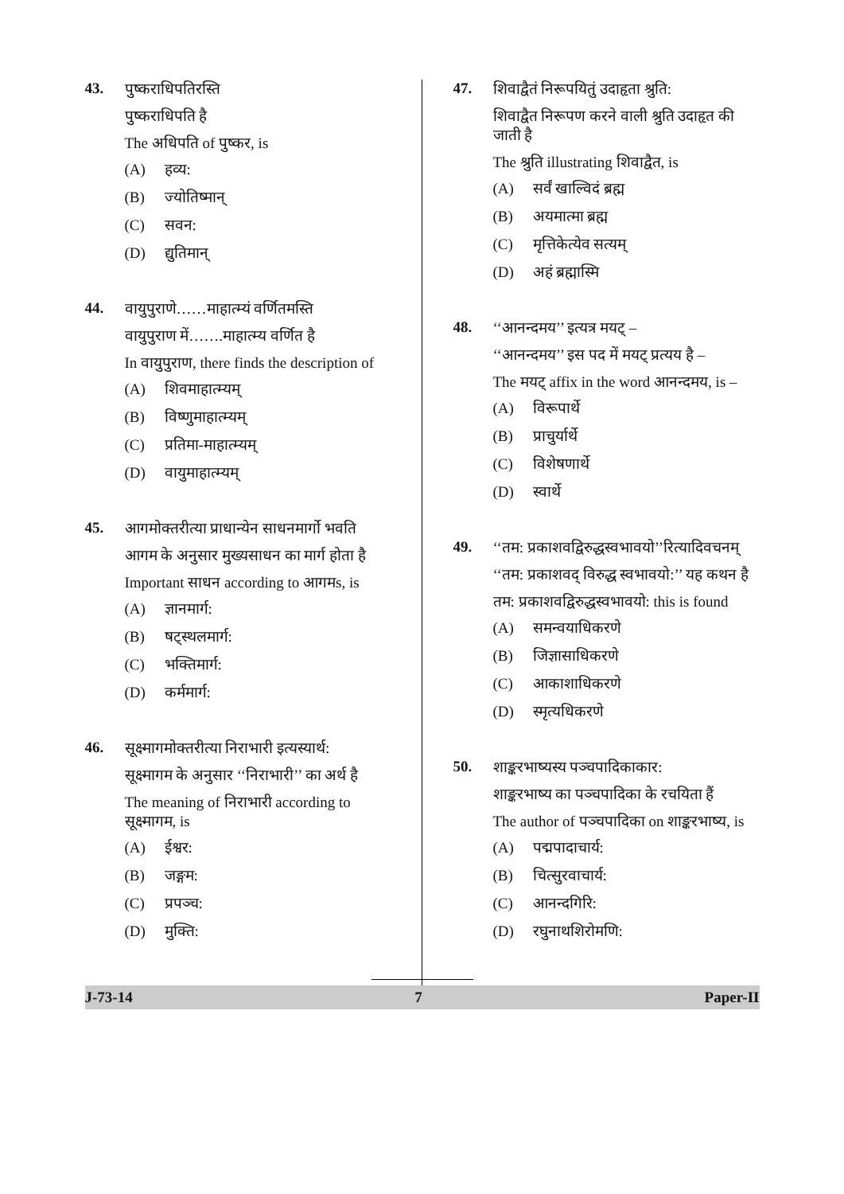43.
पुष्कराधिपतिरस्ति
पुष्कराधिपति है
The अधिपति of पुष्कर, is
(A) हव्य:
(B) ज्योतिष्मान्
(C) सवन:
(D) द्युतिमान्
44.
वायुपुराणे……माहात्म्यं वर्णितमस्ति
वायुपुराण में…….माहात्म्य वर्णित है
In वायुपुराण, there finds the description of
(A) शिवमाहात्म्यम्
(B) विष्णुमाहात्म्यम्
(C) प्रतिमा-माहात्म्यम्
(D) वायुमाहात्म्यम्
45.
आगमोक्तरीत्या प्राधान्येन साधनमार्गो भवति
आगम के अनुसार मुख्यसाधन का मार्ग होता है
Important साधन according to आगमs, is
(A) ज्ञानमार्ग:
(B) षट्स्थलमार्ग:
(C) भक्तिमार्ग:
(D) कर्ममार्ग:
46.
सूक्ष्मागमोक्तरीत्या निराभारी इत्यस्यार्थ:
सूक्ष्मागम के अनुसार ‘‘निराभारी’’ का अर्थ है
The meaning of निराभारी according to सूक्ष्मागम, is
(A) ईश्वर:
(B) जङ्गम:
(C) प्रपञ्च:
(D) मुक्ति:
47.
शिवाद्वैतं निरूपयितुं उदाहृता श्रुति:
शिवाद्वैत निरूपण करने वाली श्रुति उदाहृत की जाती है
The श्रुति illustrating शिवाद्वैत, is
(A) सर्वं खाल्विदं ब्रह्म
(B) अयमात्मा ब्रह्म
(C) मृत्तिकेत्येव सत्यम्
(D) अहं ब्रह्मास्मि
48.
‘‘आनन्दमय’’ इत्यत्र मयट् –
‘‘आनन्दमय’’ इस पद में मयट् प्रत्यय है –
The मयट् affix in the word आनन्दमय, is –
(A) विरूपार्थे
(B) प्राचुर्यार्थे
(C) विशेषणार्थे
(D) स्वार्थे
49.
‘‘तम: प्रकाशवद्विरुद्धस्वभावयो’’रित्यादिवचनम्
‘‘तम: प्रकाशवद् विरुद्ध स्वभावयो:’’ यह कथन है
तम: प्रकाशवद्विरुद्धस्वभावयो: this is found
(A) समन्वयाधिकरणे
(B) जिज्ञासाधिकरणे
(C) आकाशाधिकरणे
(D) स्मृत्यधिकरणे
50.
शाङ्करभाष्यस्य पञ्चपादिकाकार:
शाङ्करभाष्य का पञ्चपादिका के रचयिता हैं
The author of पञ्चपादिका on शाङ्करभाष्य, is
(A) पद्मपादाचार्य:
(B) चित्सुरवाचार्य:
(C) आनन्दगिरि:
(D) रघुनाथशिरोमणि:
J-73-14 7 Paper-II